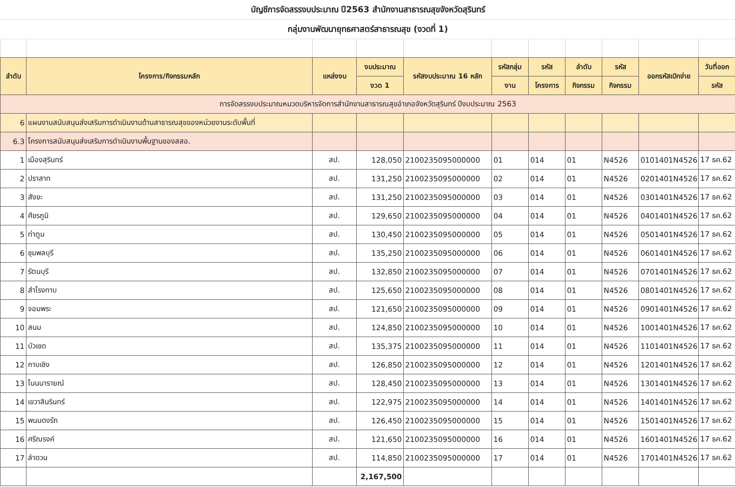| บัญชีการจัดสรรงบประมาณ ปี2563 สำนักงานสาธารณสุขจังหวัดสุรินทร์ | | | | | | | | | | |
| กลุ่มงานพัฒนายุทธศาสตร์สาธารณสุข (งวดที่ 1) | | | | | | | | | | |
| ลำดับ | โครงการ/กิจกรรมหลัก | แหล่งงบ | งบประมาณ | รหัสงบประมาณ 16 หลัก | รหัสกลุ่ม | รหัส | ลำดับ | รหัส | ออกรหัสเบิกจ่าย | วันที่ออก |
| | | | งวด 1 | | งาน | โครงการ | กิจกรรม | กิจกรรม | | รหัส |
| การจัดสรรงบประมาณหมวดบริหารจัดการสำนักงานสาธารณสุขอำเภอจังหวัดสุรินทร์ ปีงบประมาณ 2563 | | | | | | | | | | |
| 6 | แผนงานสนับสนุนส่งเสริมการดำเนินงานด้านสาธารณสุขของหน่วยงานระดับพื้นที่ | | | | | | | | | |
| 6.3 | โครงการสนับสนุนส่งเสริมการดำเนินงานพื้นฐานของสสอ. | | | | | | | | | |
| 1 | เมืองสุรินทร์ | สป. | 128,050 | 2100235095000000 | 01 | 014 | 01 | N4526 | 0101401N4526 | 17 ธค.62 |
| 2 | ปราสาท | สป. | 131,250 | 2100235095000000 | 02 | 014 | 01 | N4526 | 0201401N4526 | 17 ธค.62 |
| 3 | สังขะ | สป. | 131,250 | 2100235095000000 | 03 | 014 | 01 | N4526 | 0301401N4526 | 17 ธค.62 |
| 4 | ศีขรภูมิ | สป. | 129,650 | 2100235095000000 | 04 | 014 | 01 | N4526 | 0401401N4526 | 17 ธค.62 |
| 5 | ท่าตูม | สป. | 130,450 | 2100235095000000 | 05 | 014 | 01 | N4526 | 0501401N4526 | 17 ธค.62 |
| 6 | ชุมพลบุรี | สป. | 135,250 | 2100235095000000 | 06 | 014 | 01 | N4526 | 0601401N4526 | 17 ธค.62 |
| 7 | รัตนบุรี | สป. | 132,850 | 2100235095000000 | 07 | 014 | 01 | N4526 | 0701401N4526 | 17 ธค.62 |
| 8 | สำโรงทาบ | สป. | 125,650 | 2100235095000000 | 08 | 014 | 01 | N4526 | 0801401N4526 | 17 ธค.62 |
| 9 | จอมพระ | สป. | 121,650 | 2100235095000000 | 09 | 014 | 01 | N4526 | 0901401N4526 | 17 ธค.62 |
| 10 | สนม | สป. | 124,850 | 2100235095000000 | 10 | 014 | 01 | N4526 | 1001401N4526 | 17 ธค.62 |
| 11 | บัวเชด | สป. | 135,375 | 2100235095000000 | 11 | 014 | 01 | N4526 | 1101401N4526 | 17 ธค.62 |
| 12 | กาบเชิง | สป. | 126,850 | 2100235095000000 | 12 | 014 | 01 | N4526 | 1201401N4526 | 17 ธค.62 |
| 13 | โนนนารายณ์ | สป. | 128,450 | 2100235095000000 | 13 | 014 | 01 | N4526 | 1301401N4526 | 17 ธค.62 |
| 14 | เขวาสินรินทร์ | สป. | 122,975 | 2100235095000000 | 14 | 014 | 01 | N4526 | 1401401N4526 | 17 ธค.62 |
| 15 | พนมดงรัก | สป. | 126,450 | 2100235095000000 | 15 | 014 | 01 | N4526 | 1501401N4526 | 17 ธค.62 |
| 16 | ศรีณรงค์ | สป. | 121,650 | 2100235095000000 | 16 | 014 | 01 | N4526 | 1601401N4526 | 17 ธค.62 |
| 17 | ลำดวน | สป. | 114,850 | 2100235095000000 | 17 | 014 | 01 | N4526 | 1701401N4526 | 17 ธค.62 |
| | | | 2,167,500 | | | | | | | |